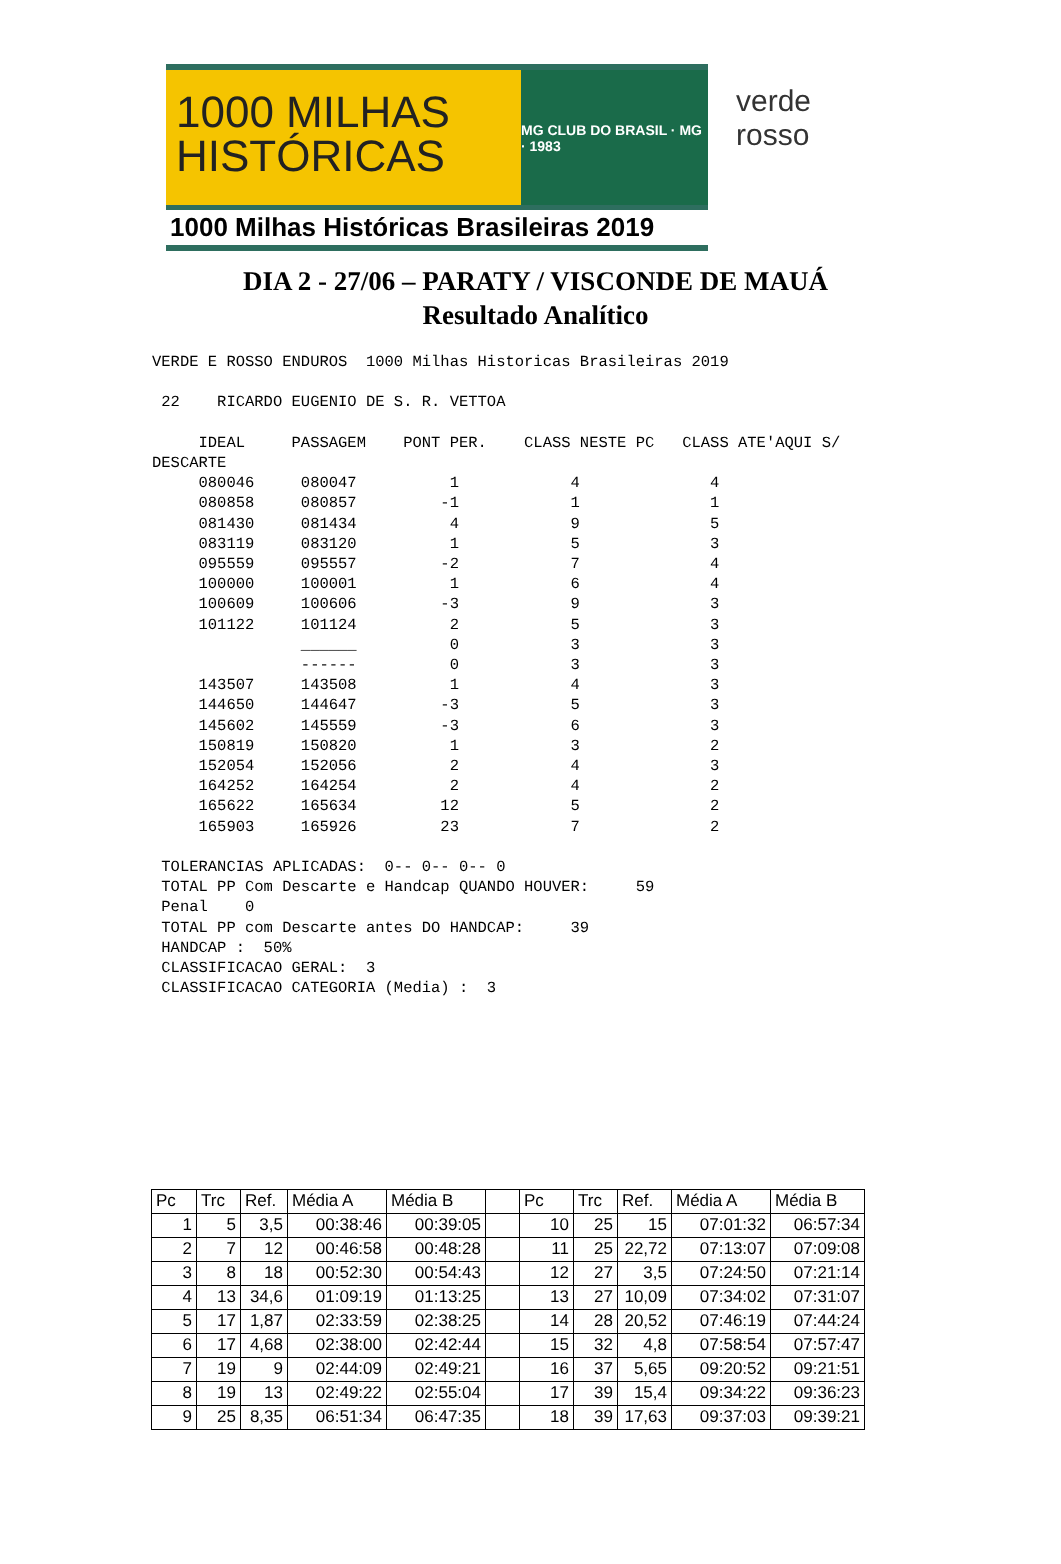1000 MILHAS
HISTÓRICAS
MG CLUB DO BRASIL · MG · 1983
1000 Milhas Históricas Brasileiras 2019
verde rosso
DIA 2 - 27/06 – PARATY / VISCONDE DE MAUÁ
Resultado Analítico
VERDE E ROSSO ENDUROS  1000 Milhas Historicas Brasileiras 2019

 22    RICARDO EUGENIO DE S. R. VETTOA

     IDEAL     PASSAGEM    PONT PER.    CLASS NESTE PC   CLASS ATE'AQUI S/
DESCARTE
     080046     080047          1            4              4
     080858     080857         -1            1              1
     081430     081434          4            9              5
     083119     083120          1            5              3
     095559     095557         -2            7              4
     100000     100001          1            6              4
     100609     100606         -3            9              3
     101122     101124          2            5              3
                ______          0            3              3
                ------          0            3              3
     143507     143508          1            4              3
     144650     144647         -3            5              3
     145602     145559         -3            6              3
     150819     150820          1            3              2
     152054     152056          2            4              3
     164252     164254          2            4              2
     165622     165634         12            5              2
     165903     165926         23            7              2

 TOLERANCIAS APLICADAS:  0-- 0-- 0-- 0
 TOTAL PP Com Descarte e Handcap QUANDO HOUVER:     59
 Penal    0
 TOTAL PP com Descarte antes DO HANDCAP:     39
 HANDCAP :  50%
 CLASSIFICACAO GERAL:  3
 CLASSIFICACAO CATEGORIA (Media) :  3
| Pc | Trc | Ref. | Média A | Média B | | Pc | Trc | Ref. | Média A | Média B |
| 1 | 5 | 3,5 | 00:38:46 | 00:39:05 | | 10 | 25 | 15 | 07:01:32 | 06:57:34 |
| 2 | 7 | 12 | 00:46:58 | 00:48:28 | | 11 | 25 | 22,72 | 07:13:07 | 07:09:08 |
| 3 | 8 | 18 | 00:52:30 | 00:54:43 | | 12 | 27 | 3,5 | 07:24:50 | 07:21:14 |
| 4 | 13 | 34,6 | 01:09:19 | 01:13:25 | | 13 | 27 | 10,09 | 07:34:02 | 07:31:07 |
| 5 | 17 | 1,87 | 02:33:59 | 02:38:25 | | 14 | 28 | 20,52 | 07:46:19 | 07:44:24 |
| 6 | 17 | 4,68 | 02:38:00 | 02:42:44 | | 15 | 32 | 4,8 | 07:58:54 | 07:57:47 |
| 7 | 19 | 9 | 02:44:09 | 02:49:21 | | 16 | 37 | 5,65 | 09:20:52 | 09:21:51 |
| 8 | 19 | 13 | 02:49:22 | 02:55:04 | | 17 | 39 | 15,4 | 09:34:22 | 09:36:23 |
| 9 | 25 | 8,35 | 06:51:34 | 06:47:35 | | 18 | 39 | 17,63 | 09:37:03 | 09:39:21 |